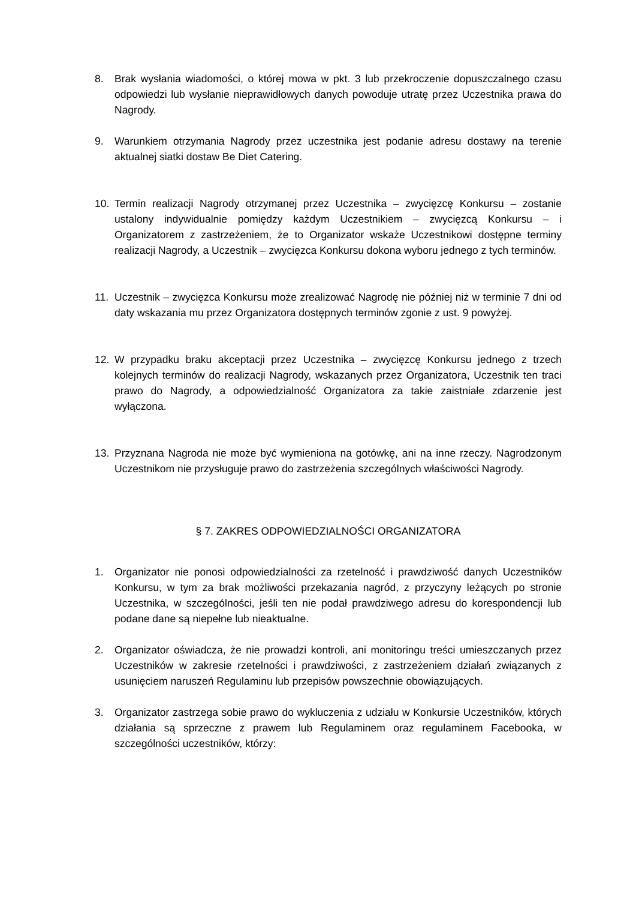8. Brak wysłania wiadomości, o której mowa w pkt. 3 lub przekroczenie dopuszczalnego czasu odpowiedzi lub wysłanie nieprawidłowych danych powoduje utratę przez Uczestnika prawa do Nagrody.
9. Warunkiem otrzymania Nagrody przez uczestnika jest podanie adresu dostawy na terenie aktualnej siatki dostaw Be Diet Catering.
10. Termin realizacji Nagrody otrzymanej przez Uczestnika – zwycięzcę Konkursu – zostanie ustalony indywidualnie pomiędzy każdym Uczestnikiem – zwycięzcą Konkursu – i Organizatorem z zastrzeżeniem, że to Organizator wskaże Uczestnikowi dostępne terminy realizacji Nagrody, a Uczestnik – zwycięzca Konkursu dokona wyboru jednego z tych terminów.
11. Uczestnik – zwycięzca Konkursu może zrealizować Nagrodę nie później niż w terminie 7 dni od daty wskazania mu przez Organizatora dostępnych terminów zgonie z ust. 9 powyżej.
12. W przypadku braku akceptacji przez Uczestnika – zwycięzcę Konkursu jednego z trzech kolejnych terminów do realizacji Nagrody, wskazanych przez Organizatora, Uczestnik ten traci prawo do Nagrody, a odpowiedzialność Organizatora za takie zaistniałe zdarzenie jest wyłączona.
13. Przyznana Nagroda nie może być wymieniona na gotówkę, ani na inne rzeczy. Nagrodzonym Uczestnikom nie przysługuje prawo do zastrzeżenia szczególnych właściwości Nagrody.
§ 7. ZAKRES ODPOWIEDZIALNOŚCI ORGANIZATORA
1. Organizator nie ponosi odpowiedzialności za rzetelność i prawdziwość danych Uczestników Konkursu, w tym za brak możliwości przekazania nagród, z przyczyny leżących po stronie Uczestnika, w szczególności, jeśli ten nie podał prawdziwego adresu do korespondencji lub podane dane są niepełne lub nieaktualne.
2. Organizator oświadcza, że nie prowadzi kontroli, ani monitoringu treści umieszczanych przez Uczestników w zakresie rzetelności i prawdziwości, z zastrzeżeniem działań związanych z usunięciem naruszeń Regulaminu lub przepisów powszechnie obowiązujących.
3. Organizator zastrzega sobie prawo do wykluczenia z udziału w Konkursie Uczestników, których działania są sprzeczne z prawem lub Regulaminem oraz regulaminem Facebooka, w szczególności uczestników, którzy: